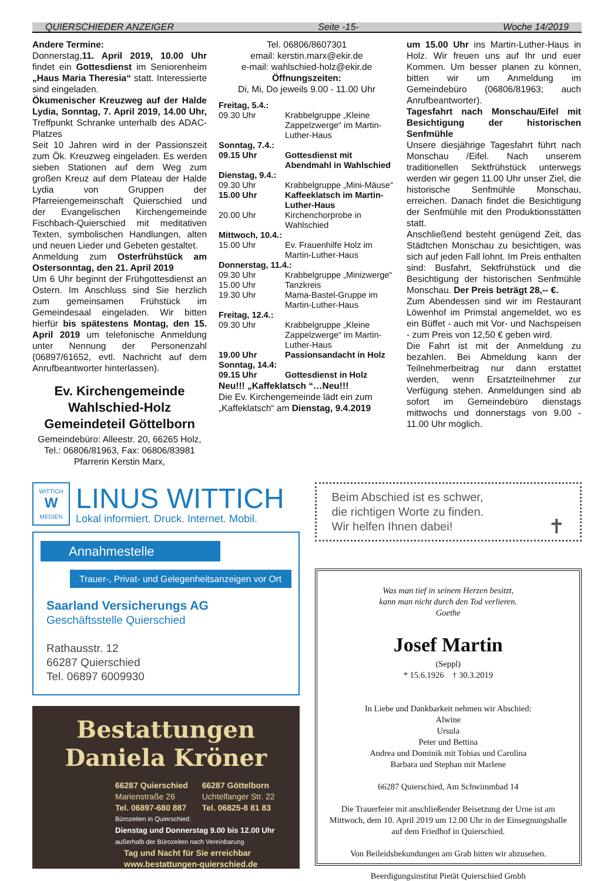QUIERSCHIEDER ANZEIGER Seite -15- Woche 14/2019
Andere Termine:
Donnerstag,11. April 2019, 10.00 Uhr findet ein Gottesdienst im Seniorenheim „Haus Maria Theresia“ statt. Interessierte sind eingeladen.
Ökumenischer Kreuzweg auf der Halde Lydia, Sonntag, 7. April 2019, 14.00 Uhr, Treffpunkt Schranke unterhalb des ADAC-Platzes
Seit 10 Jahren wird in der Passionszeit zum Ök. Kreuzweg eingeladen. Es werden sieben Stationen auf dem Weg zum großen Kreuz auf dem Plateau der Halde Lydia von Gruppen der Pfarreiengemeinschaft Quierschied und der Evangelischen Kirchengemeinde Fischbach-Quierschied mit meditativen Texten, symbolischen Handlungen, alten und neuen Lieder und Gebeten gestaltet.
Anmeldung zum Osterfrühstück am Ostersonntag, den 21. April 2019
Um 6 Uhr beginnt der Frühgottesdienst an Ostern. Im Anschluss sind Sie herzlich zum gemeinsamen Frühstück im Gemeindesaal eingeladen. Wir bitten hierfür bis spätestens Montag, den 15. April 2019 um telefonische Anmeldung unter Nennung der Personenzahl (06897/61652, evtl. Nachricht auf dem Anrufbeantworter hinterlassen).
Ev. Kirchengemeinde Wahlschied-Holz Gemeindeteil Göttelborn
Gemeindebüro: Alleestr. 20, 66265 Holz, Tel.: 06806/81963, Fax: 06806/83981
Pfarrerin Kerstin Marx,
Tel. 06806/8607301
email: kerstin.marx@ekir.de
e-mail: wahlschied-holz@ekir.de
Öffnungszeiten:
Di, Mi, Do jeweils 9.00 - 11.00 Uhr
Freitag, 5.4.:
09.30 Uhr Krabbelgruppe „Kleine Zappelzwerge“ im Martin-Luther-Haus
Sonntag, 7.4.:
09.15 Uhr Gottesdienst mit Abendmahl in Wahlschied
Dienstag, 9.4.:
09.30 Uhr Krabbelgruppe „Mini-Mäuse“
15.00 Uhr Kaffeeklatsch im Martin-Luther-Haus
20.00 Uhr Kirchenchorprobe in Wahlschied
Mittwoch, 10.4.:
15.00 Uhr Ev. Frauenhilfe Holz im Martin-Luther-Haus
Donnerstag, 11.4.:
09.30 Uhr Krabbelgruppe „Minizwerge“
15.00 Uhr Tanzkreis
19.30 Uhr Mama-Bastel-Gruppe im Martin-Luther-Haus
Freitag, 12.4.:
09.30 Uhr Krabbelgruppe „Kleine Zappelzwerge“ im Martin-Luther-Haus
19.00 Uhr Passionsandacht in Holz
Sonntag, 14.4:
09.15 Uhr Gottesdienst in Holz
Neu!!! „Kaffeklatsch “…Neu!!!
Die Ev. Kirchengemeinde lädt ein zum „Kaffeklatsch“ am Dienstag, 9.4.2019
um 15.00 Uhr ins Martin-Luther-Haus in Holz. Wir freuen uns auf Ihr und euer Kommen. Um besser planen zu können, bitten wir um Anmeldung im Gemeindebüro (06806/81963; auch Anrufbeantworter).
Tagesfahrt nach Monschau/Eifel mit Besichtigung der historischen Senfmühle
Unsere diesjährige Tagesfahrt führt nach Monschau /Eifel. Nach unserem traditionellen Sektfrühstück unterwegs werden wir gegen 11.00 Uhr unser Ziel, die historische Senfmühle Monschau, erreichen. Danach findet die Besichtigung der Senfmühle mit den Produktionsstätten statt.
Anschließend besteht genügend Zeit, das Städtchen Monschau zu besichtigen, was sich auf jeden Fall lohnt. Im Preis enthalten sind: Busfahrt, Sektfrühstück und die Besichtigung der historischen Senfmühle Monschau. Der Preis beträgt 28,-- €.
Zum Abendessen sind wir im Restaurant Löwenhof im Primstal angemeldet, wo es ein Büffet - auch mit Vor- und Nachspeisen - zum Preis von 12,50 € geben wird.
Die Fahrt ist mit der Anmeldung zu bezahlen. Bei Abmeldung kann der Teilnehmerbeitrag nur dann erstattet werden, wenn Ersatzteilnehmer zur Verfügung stehen. Anmeldungen sind ab sofort im Gemeindebüro dienstags mittwochs und donnerstags von 9.00 - 11.00 Uhr möglich.
WITTICH
W
MEDIEN
LINUS WITTICH
Lokal informiert. Druck. Internet. Mobil.
Annahmestelle
Trauer-, Privat- und Gelegenheitsanzeigen vor Ort
Saarland Versicherungs AG
Geschäftsstelle Quierschied
Rathausstr. 12
66287 Quierschied
Tel. 06897 6009930
Bestattungen
Daniela Kröner
66287 Quierschied
Marienstraße 26
Tel. 06897-680 887
66287 Göttelborn
Uchtelfanger Str. 22
Tel. 06825-8 81 83
Bürozeiten in Quierschied:
Dienstag und Donnerstag 9.00 bis 12.00 Uhr
außerhalb der Bürozeiten nach Vereinbarung
Tag und Nacht für Sie erreichbar
www.bestattungen-quierschied.de
Beim Abschied ist es schwer,
die richtigen Worte zu finden.
Wir helfen Ihnen dabei! ✝
Was man tief in seinem Herzen besitzt,
kann man nicht durch den Tod verlieren.
Goethe
Josef Martin
(Seppl)
* 15.6.1926 † 30.3.2019
In Liebe und Dankbarkeit nehmen wir Abschied:
Alwine
Ursula
Peter und Bettina
Andrea und Dominik mit Tobias und Carolina
Barbara und Stephan mit Marlene
66287 Quierschied, Am Schwimmbad 14
Die Trauerfeier mit anschließender Beisetzung der Urne ist am Mittwoch, dem 10. April 2019 um 12.00 Uhr in der Einsegnungshalle auf dem Friedhof in Quierschied.
Von Beileidsbekundungen am Grab bitten wir abzusehen.
Beerdigungsinstitut Pietät Quierschied Gmbh